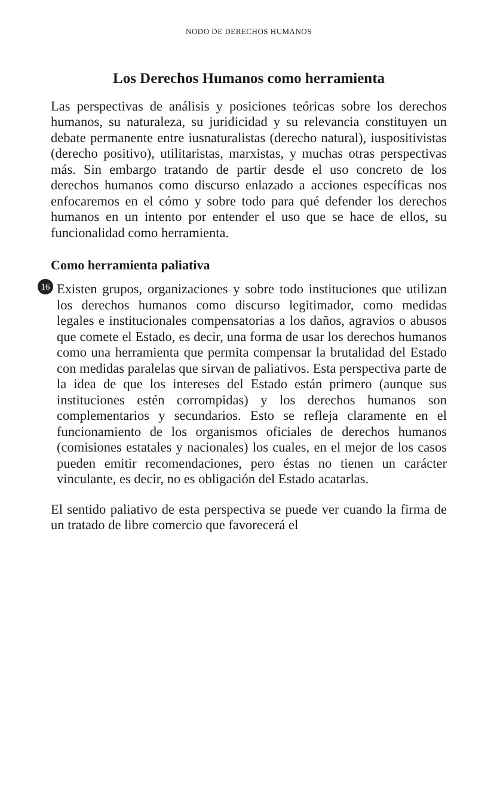NODO DE DERECHOS HUMANOS
Los Derechos Humanos como herramienta
Las perspectivas de análisis y posiciones teóricas sobre los derechos humanos, su naturaleza, su juridicidad y su relevancia constituyen un debate permanente entre iusnaturalistas (derecho natural), iuspositivistas (derecho positivo), utilitaristas, marxistas, y muchas otras perspectivas más. Sin embargo tratando de partir desde el uso concreto de los derechos humanos como discurso enlazado a acciones específicas nos enfocaremos en el cómo y sobre todo para qué defender los derechos humanos en un intento por entender el uso que se hace de ellos, su funcionalidad como herramienta.
Como herramienta paliativa
16
Existen grupos, organizaciones y sobre todo instituciones que utilizan los derechos humanos como discurso legitimador, como medidas legales e institucionales compensatorias a los daños, agravios o abusos que comete el Estado, es decir, una forma de usar los derechos humanos como una herramienta que permita compensar la brutalidad del Estado con medidas paralelas que sirvan de paliativos. Esta perspectiva parte de la idea de que los intereses del Estado están primero (aunque sus instituciones estén corrompidas) y los derechos humanos son complementarios y secundarios. Esto se refleja claramente en el funcionamiento de los organismos oficiales de derechos humanos (comisiones estatales y nacionales) los cuales, en el mejor de los casos pueden emitir recomendaciones, pero éstas no tienen un carácter vinculante, es decir, no es obligación del Estado acatarlas.
El sentido paliativo de esta perspectiva se puede ver cuando la firma de un tratado de libre comercio que favorecerá el